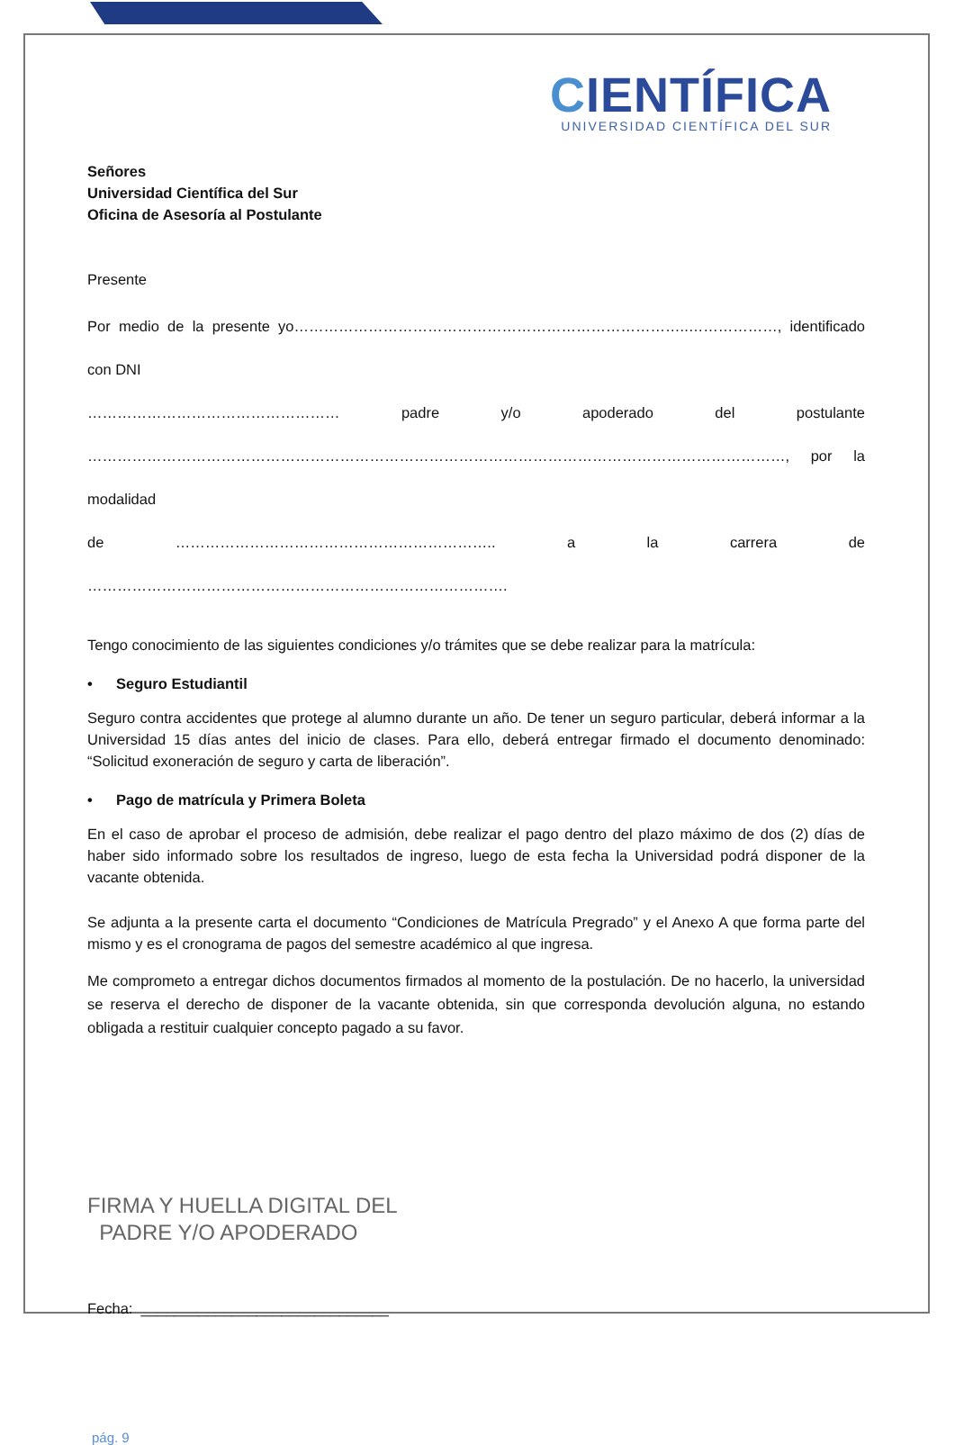CIENTÍFICA
UNIVERSIDAD CIENTÍFICA DEL SUR
Señores
Universidad Científica del Sur
Oficina de Asesoría al Postulante
Presente
Por medio de la presente yo……………………………………………………………………..………………, identificado con DNI
…………………………………………… padre y/o apoderado del postulante
……………………………………………………………………………………………………………………………, por la modalidad
de ……………………………………………………….. a la carrera de ………………………………………………………………………….
Tengo conocimiento de las siguientes condiciones y/o trámites que se debe realizar para la matrícula:
• Seguro Estudiantil
Seguro contra accidentes que protege al alumno durante un año. De tener un seguro particular, deberá informar a la Universidad 15 días antes del inicio de clases. Para ello, deberá entregar firmado el documento denominado: “Solicitud exoneración de seguro y carta de liberación”.
• Pago de matrícula y Primera Boleta
En el caso de aprobar el proceso de admisión, debe realizar el pago dentro del plazo máximo de dos (2) días de haber sido informado sobre los resultados de ingreso, luego de esta fecha la Universidad podrá disponer de la vacante obtenida.
Se adjunta a la presente carta el documento “Condiciones de Matrícula Pregrado” y el Anexo A que forma parte del mismo y es el cronograma de pagos del semestre académico al que ingresa.
Me comprometo a entregar dichos documentos firmados al momento de la postulación. De no hacerlo, la universidad se reserva el derecho de disponer de la vacante obtenida, sin que corresponda devolución alguna, no estando obligada a restituir cualquier concepto pagado a su favor.
FIRMA Y HUELLA DIGITAL DEL
PADRE Y/O APODERADO
Fecha: ______________________________
pág. 9